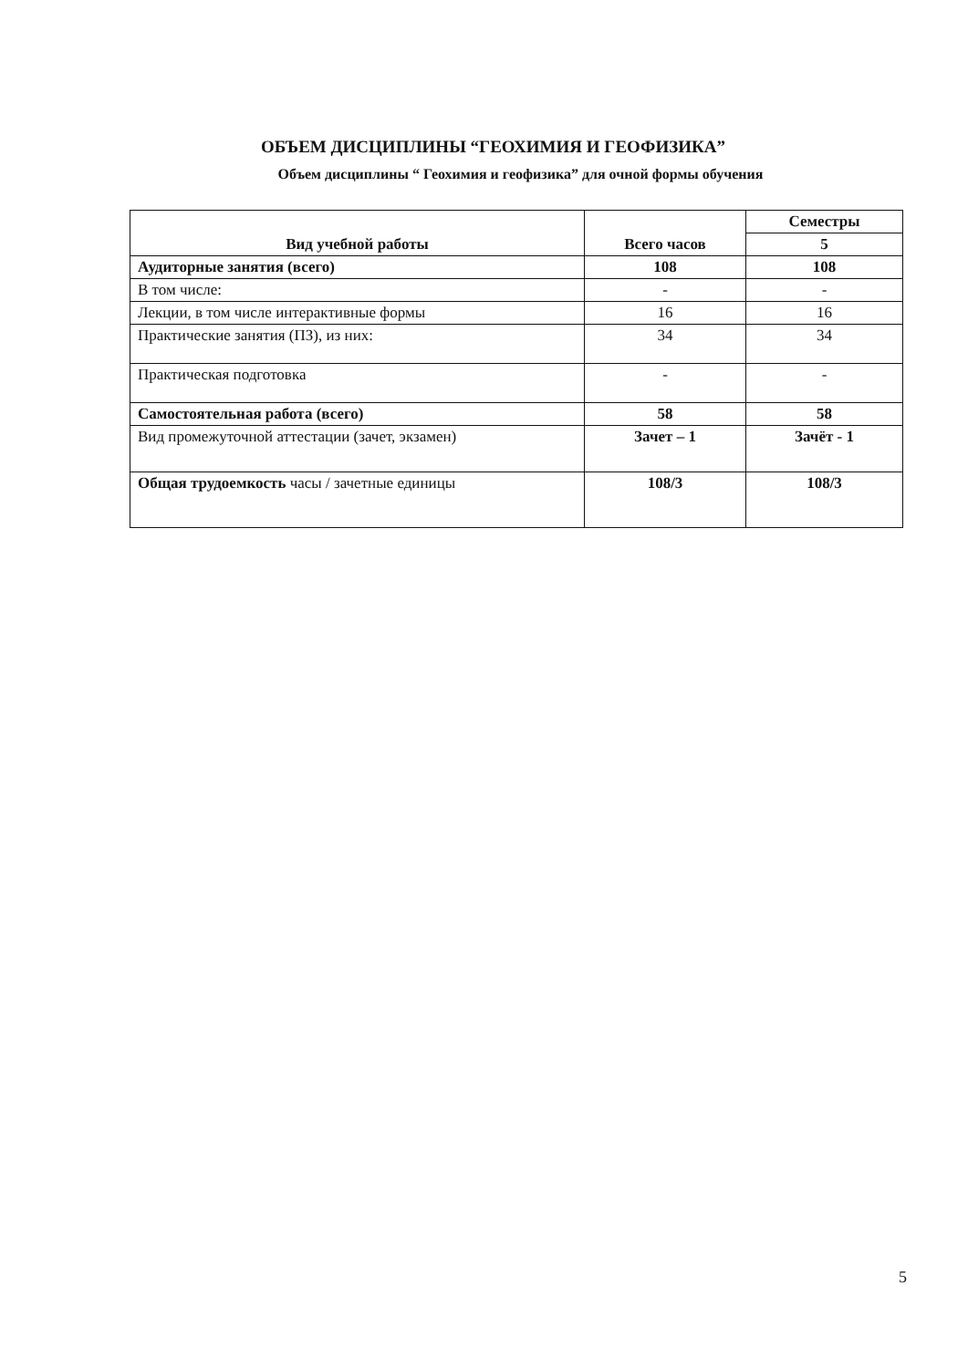ОБЪЕМ ДИСЦИПЛИНЫ “ГЕОХИМИЯ И ГЕОФИЗИКА”
Объем дисциплины “ Геохимия и геофизика” для очной формы обучения
| Вид учебной работы | Всего часов | Семестры |
| --- | --- | --- |
| | | 5 |
| Аудиторные занятия (всего) | 108 | 108 |
| В том числе: | - | - |
| Лекции, в том числе интерактивные формы | 16 | 16 |
| Практические занятия (ПЗ), из них: | 34 | 34 |
| Практическая подготовка | - | - |
| Самостоятельная работа (всего) | 58 | 58 |
| Вид промежуточной аттестации (зачет, экзамен) | Зачет – 1 | Зачёт - 1 |
| Общая трудоемкость часы / зачетные единицы | 108/3 | 108/3 |
5